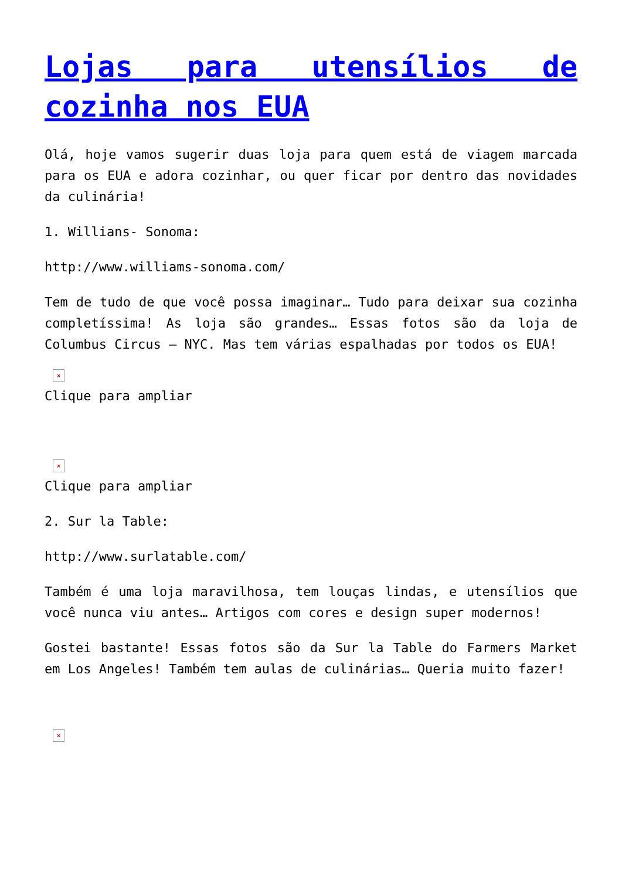Lojas para utensílios de cozinha nos EUA
Olá, hoje vamos sugerir duas loja para quem está de viagem marcada para os EUA e adora cozinhar, ou quer ficar por dentro das novidades da culinária!
1. Willians- Sonoma:
http://www.williams-sonoma.com/
Tem de tudo de que você possa imaginar… Tudo para deixar sua cozinha completíssima! As loja são grandes… Essas fotos são da loja de Columbus Circus – NYC. Mas tem várias espalhadas por todos os EUA!
×
Clique para ampliar
×
Clique para ampliar
2. Sur la Table:
http://www.surlatable.com/
Também é uma loja maravilhosa, tem louças lindas, e utensílios que você nunca viu antes… Artigos com cores e design super modernos!
Gostei bastante! Essas fotos são da Sur la Table do Farmers Market em Los Angeles! Também tem aulas de culinárias… Queria muito fazer!
×